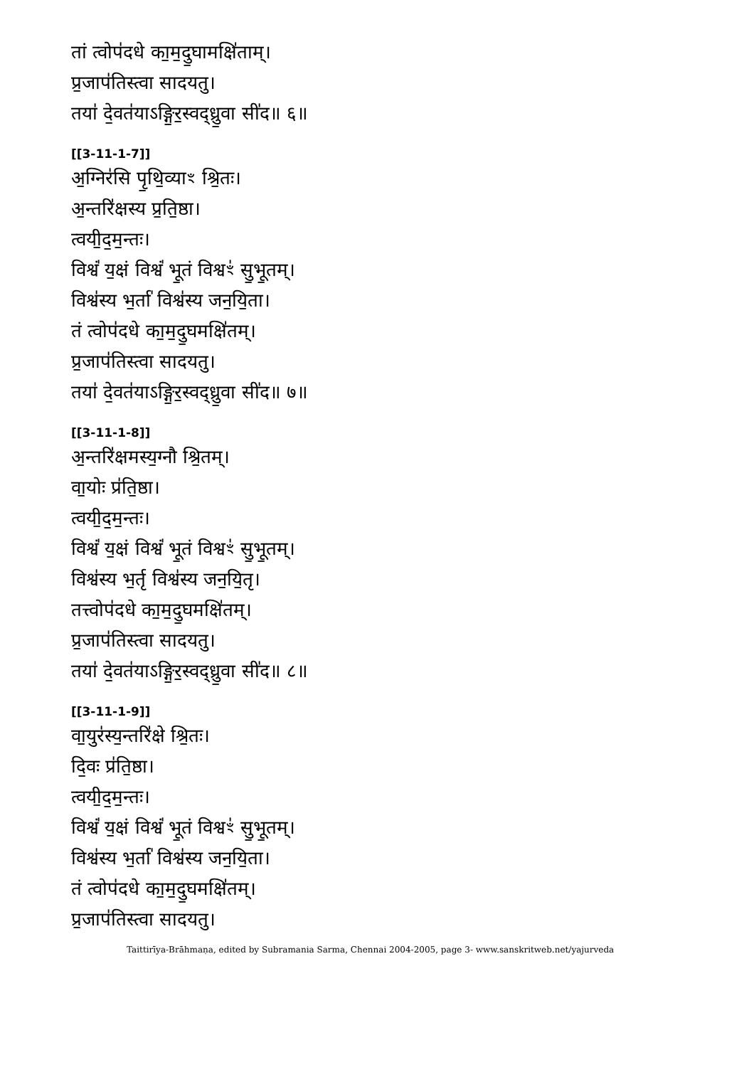तां त्वोप॑दधे का॒म॒दु॒घामक्षि॑ताम्।
प्र॒जाप॑तिस्त्वा सादयतु।
तया॑ दे॒वत॑याऽङ्गि॒र॒स्वद्ध्रु॒वा सी॑द॥ ६॥
[[3-11-1-7]]
अ॒ग्निर॑सि पृ॒थि॒व्याꣳ श्रि॒तः।
अ॒न्तरि॑क्षस्य प्र॒ति॒ष्ठा।
त्वयी॒द॒म॒न्तः।
विश्वं॑ य॒क्षं विश्वं॑ भू॒तं विश्वꣳ॑ सु॒भू॒तम्।
विश्व॑स्य भ॒र्ता॑ विश्व॑स्य जन॒यि॒ता।
तं त्वोप॑दधे का॒म॒दु॒घमक्षि॑तम्।
प्र॒जाप॑तिस्त्वा सादयतु।
तया॑ दे॒वत॑याऽङ्गि॒र॒स्वद्ध्रु॒वा सी॑द॥ ७॥
[[3-11-1-8]]
अ॒न्तरि॑क्षमस्य॒ग्नौ श्रि॒तम्।
वा॒योः प्र॑ति॒ष्ठा।
त्वयी॒द॒म॒न्तः।
विश्वं॑ य॒क्षं विश्वं॑ भू॒तं विश्वꣳ॑ सु॒भू॒तम्।
विश्व॑स्य भ॒र्तृ विश्व॑स्य जन॒यि॒तृ।
तत्त्वोप॑दधे का॒म॒दु॒घमक्षि॑तम्।
प्र॒जाप॑तिस्त्वा सादयतु।
तया॑ दे॒वत॑याऽङ्गि॒र॒स्वद्ध्रु॒वा सी॑द॥ ८॥
[[3-11-1-9]]
वा॒युर॑स्य॒न्तरि॑क्षे श्रि॒तः।
दि॒वः प्र॑ति॒ष्ठा।
त्वयी॒द॒म॒न्तः।
विश्वं॑ य॒क्षं विश्वं॑ भू॒तं विश्वꣳ॑ सु॒भू॒तम्।
विश्व॑स्य भ॒र्ता॑ विश्व॑स्य जन॒यि॒ता।
तं त्वोप॑दधे का॒म॒दु॒घमक्षि॑तम्।
प्र॒जाप॑तिस्त्वा सादयतु।
Taittirīya-Brāhmaṇa, edited by Subramania Sarma, Chennai 2004-2005, page 3- www.sanskritweb.net/yajurveda